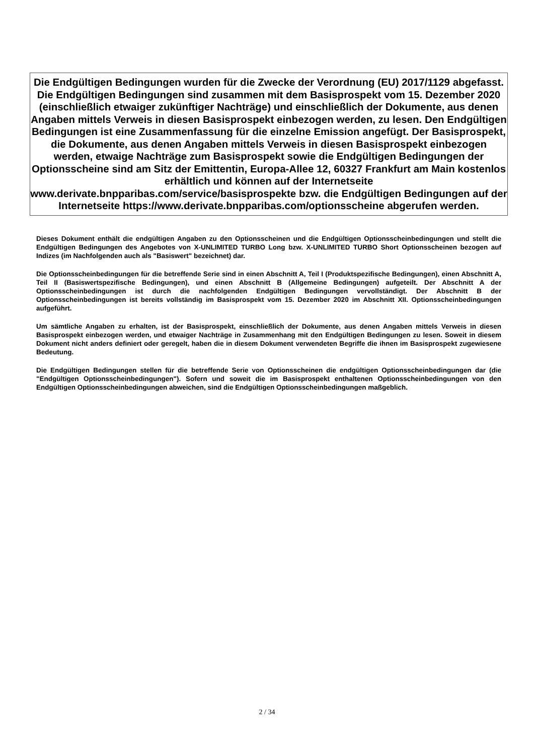Die Endgültigen Bedingungen wurden für die Zwecke der Verordnung (EU) 2017/1129 abgefasst. Die Endgültigen Bedingungen sind zusammen mit dem Basisprospekt vom 15. Dezember 2020 (einschließlich etwaiger zukünftiger Nachträge) und einschließlich der Dokumente, aus denen Angaben mittels Verweis in diesen Basisprospekt einbezogen werden, zu lesen. Den Endgültigen Bedingungen ist eine Zusammenfassung für die einzelne Emission angefügt. Der Basisprospekt, die Dokumente, aus denen Angaben mittels Verweis in diesen Basisprospekt einbezogen werden, etwaige Nachträge zum Basisprospekt sowie die Endgültigen Bedingungen der Optionsscheine sind am Sitz der Emittentin, Europa-Allee 12, 60327 Frankfurt am Main kostenlos erhältlich und können auf der Internetseite www.derivate.bnpparibas.com/service/basisprospekte bzw. die Endgültigen Bedingungen auf der Internetseite https://www.derivate.bnpparibas.com/optionsscheine abgerufen werden.
Dieses Dokument enthält die endgültigen Angaben zu den Optionsscheinen und die Endgültigen Optionsscheinbedingungen und stellt die Endgültigen Bedingungen des Angebotes von X-UNLIMITED TURBO Long bzw. X-UNLIMITED TURBO Short Optionsscheinen bezogen auf Indizes (im Nachfolgenden auch als "Basiswert" bezeichnet) dar.
Die Optionsscheinbedingungen für die betreffende Serie sind in einen Abschnitt A, Teil I (Produktspezifische Bedingungen), einen Abschnitt A, Teil II (Basiswertspezifische Bedingungen), und einen Abschnitt B (Allgemeine Bedingungen) aufgeteilt. Der Abschnitt A der Optionsscheinbedingungen ist durch die nachfolgenden Endgültigen Bedingungen vervollständigt. Der Abschnitt B der Optionsscheinbedingungen ist bereits vollständig im Basisprospekt vom 15. Dezember 2020 im Abschnitt XII. Optionsscheinbedingungen aufgeführt.
Um sämtliche Angaben zu erhalten, ist der Basisprospekt, einschließlich der Dokumente, aus denen Angaben mittels Verweis in diesen Basisprospekt einbezogen werden, und etwaiger Nachträge in Zusammenhang mit den Endgültigen Bedingungen zu lesen. Soweit in diesem Dokument nicht anders definiert oder geregelt, haben die in diesem Dokument verwendeten Begriffe die ihnen im Basisprospekt zugewiesene Bedeutung.
Die Endgültigen Bedingungen stellen für die betreffende Serie von Optionsscheinen die endgültigen Optionsscheinbedingungen dar (die "Endgültigen Optionsscheinbedingungen"). Sofern und soweit die im Basisprospekt enthaltenen Optionsscheinbedingungen von den Endgültigen Optionsscheinbedingungen abweichen, sind die Endgültigen Optionsscheinbedingungen maßgeblich.
2 / 34